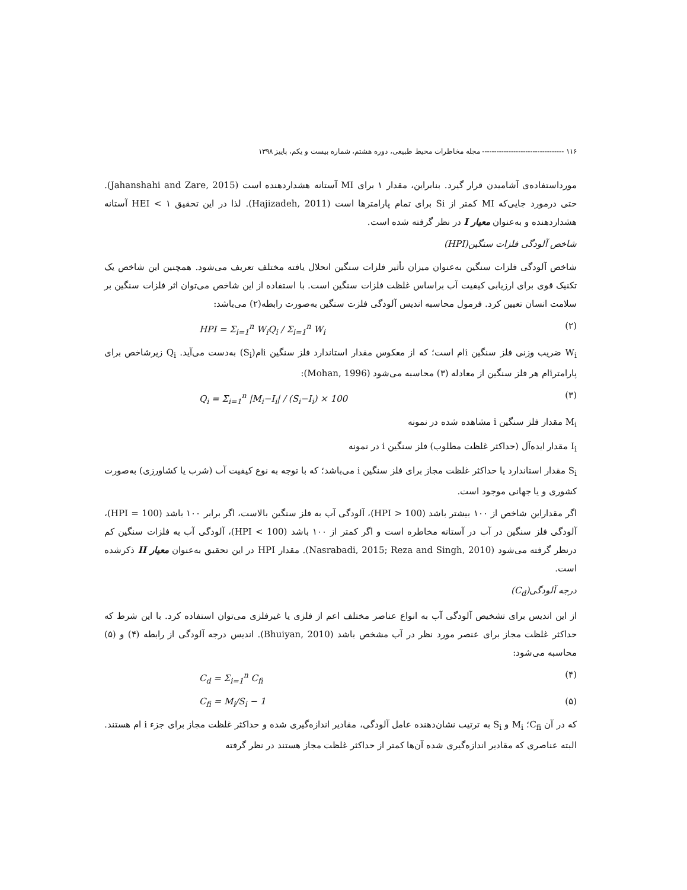۱۱۶ ---------------------------------- مجله مخاطرات محیط طبیعی، دوره هشتم، شماره بیست و یکم، پاییز ۱۳۹۸
مورداستفاده‌ی آشامیدن قرار گیرد. بنابراین، مقدار ۱ برای MI آستانه هشداردهنده است (Jahanshahi and Zare, 2015). حتی درمورد جایی‌که MI کمتر از Si برای تمام پارامترها است (Hajizadeh, 2011). لذا در این تحقیق ۱ > HEI آستانه هشداردهنده و به‌عنوان معیار I در نظر گرفته شده است.
شاخص آلودگی فلزات سنگین(HPI)
شاخص آلودگی فلزات سنگین به‌عنوان میزان تأثیر فلزات سنگین انحلال یافته مختلف تعریف می‌شود. همچنین این شاخص یک تکنیک قوی برای ارزیابی کیفیت آب براساس غلظت فلزات سنگین است. با استفاده از این شاخص می‌توان اثر فلزات سنگین بر سلامت انسان تعیین کرد. فرمول محاسبه اندیس آلودگی فلزت سنگین به‌صورت رابطه(۲) می‌باشد:
HPI = Σ<sub>i=1</sub><sup>n</sup> W<sub>i</sub>Q<sub>i</sub> / Σ<sub>i=1</sub><sup>n</sup> W<sub>i</sub> (۲)
W<sub>i</sub> ضریب وزنی فلز سنگین iام است؛ که از معکوس مقدار استاندارد فلز سنگین iام(S<sub>i</sub>) به‌دست می‌آید. Q<sub>i</sub> زیرشاخص برای پارامترiام هر فلز سنگین از معادله (۳) محاسبه می‌شود (Mohan, 1996):
Q<sub>i</sub> = Σ<sub>i=1</sub><sup>n</sup> |M<sub>i</sub>−I<sub>i</sub>| / (S<sub>i</sub>−I<sub>i</sub>) × 100 (۳)
M<sub>i</sub> مقدار فلز سنگین i مشاهده شده در نمونه
I<sub>i</sub> مقدار ایده‌آل (حداکثر غلظت مطلوب) فلز سنگین i در نمونه
S<sub>i</sub> مقدار استاندارد یا حداکثر غلظت مجاز برای فلز سنگین i می‌باشد؛ که با توجه به نوع کیفیت آب (شرب یا کشاورزی) به‌صورت کشوری و یا جهانی موجود است.
اگر مقداراین شاخص از ۱۰۰ بیشتر باشد (HPI > 100)، آلودگی آب به فلز سنگین بالاست، اگر برابر ۱۰۰ باشد (HPI = 100)، آلودگی فلز سنگین در آب در آستانه مخاطره است و اگر کمتر از ۱۰۰ باشد (HPI < 100)، آلودگی آب به فلزات سنگین کم درنظر گرفته می‌شود (Nasrabadi, 2015; Reza and Singh, 2010). مقدار HPI در این تحقیق به‌عنوان معیار II ذکرشده است.
درجه آلودگی(C<sub>d</sub>)
از این اندیس برای تشخیص آلودگی آب به انواع عناصر مختلف اعم از فلزی یا غیرفلزی می‌توان استفاده کرد. با این شرط که حداکثر غلظت مجاز برای عنصر مورد نظر در آب مشخص باشد (Bhuiyan, 2010). اندیس درجه آلودگی از رابطه (۴) و (۵) محاسبه می‌شود:
C<sub>d</sub> = Σ<sub>i=1</sub><sup>n</sup> C<sub>fi</sub> (۴)
C<sub>fi</sub> = M<sub>i</sub>/S<sub>i</sub> − 1 (۵)
که در آن C<sub>fi</sub>؛ M<sub>i</sub> و S<sub>i</sub> به ترتیب نشان‌دهنده عامل آلودگی، مقادیر اندازه‌گیری شده و حداکثر غلظت مجاز برای جزء i ام هستند. البته عناصری که مقادیر اندازه‌گیری شده آن‌ها کمتر از حداکثر غلظت مجاز هستند در نظر گرفته